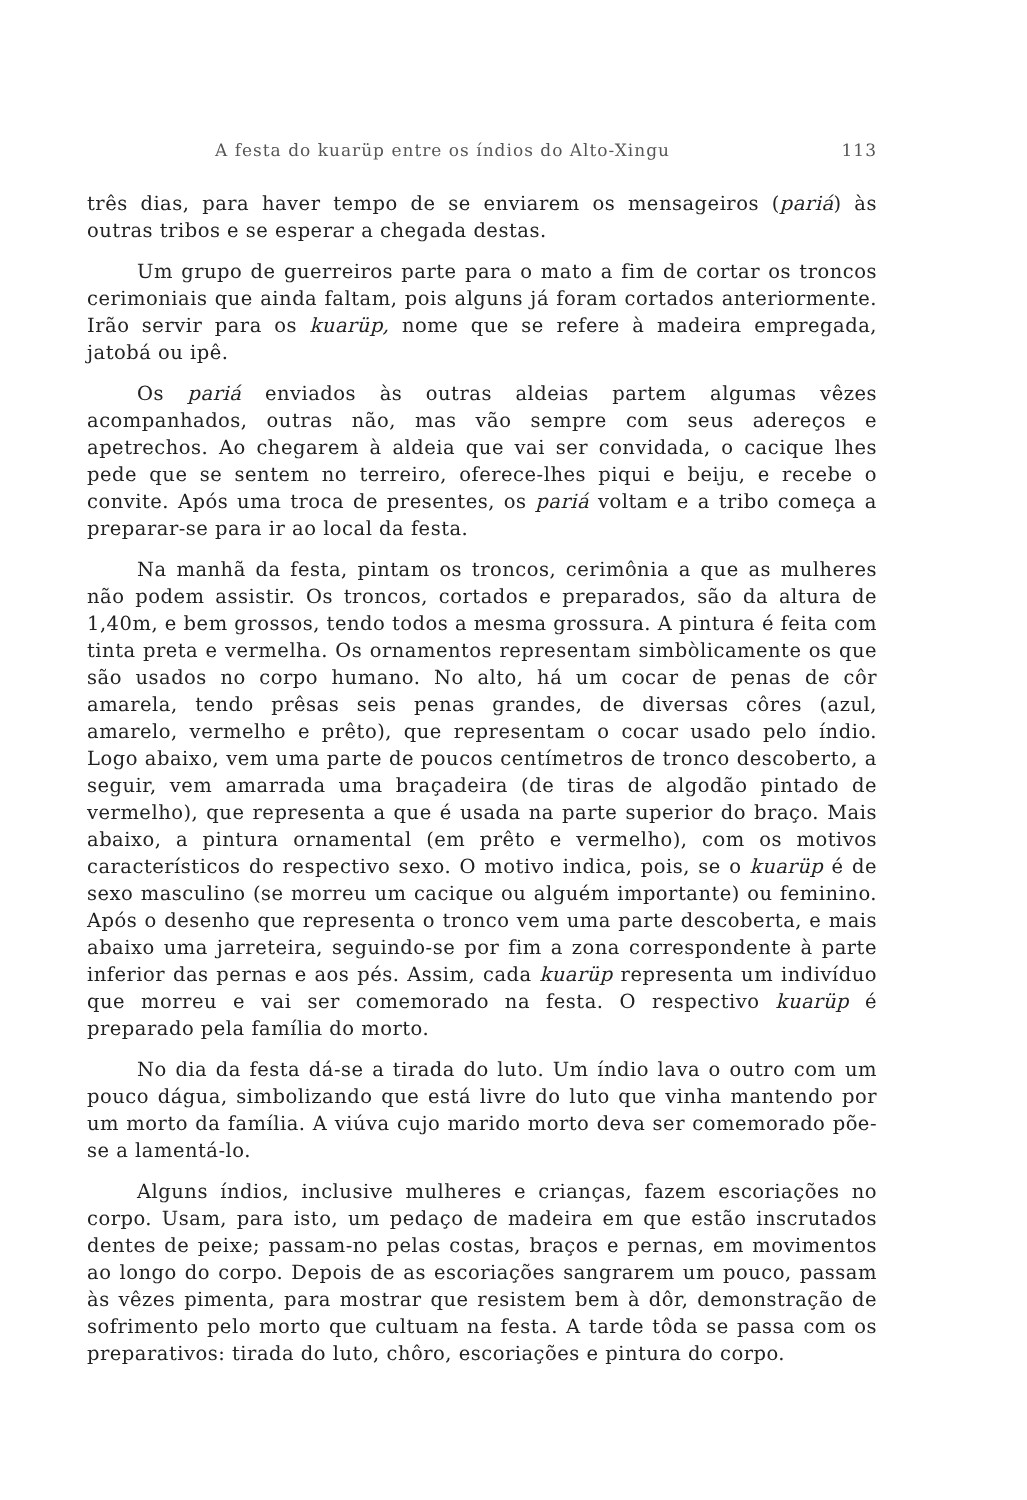A festa do kuarüp entre os índios do Alto-Xingu 113
três dias, para haver tempo de se enviarem os mensageiros (pariá) às outras tribos e se esperar a chegada destas.
Um grupo de guerreiros parte para o mato a fim de cortar os troncos cerimoniais que ainda faltam, pois alguns já foram cortados anteriormente. Irão servir para os kuarüp, nome que se refere à madeira empregada, jatobá ou ipê.
Os pariá enviados às outras aldeias partem algumas vêzes acompanhados, outras não, mas vão sempre com seus adereços e apetrechos. Ao chegarem à aldeia que vai ser convidada, o cacique lhes pede que se sentem no terreiro, oferece-lhes piqui e beiju, e recebe o convite. Após uma troca de presentes, os pariá voltam e a tribo começa a preparar-se para ir ao local da festa.
Na manhã da festa, pintam os troncos, cerimônia a que as mulheres não podem assistir. Os troncos, cortados e preparados, são da altura de 1,40m, e bem grossos, tendo todos a mesma grossura. A pintura é feita com tinta preta e vermelha. Os ornamentos representam simbòlicamente os que são usados no corpo humano. No alto, há um cocar de penas de côr amarela, tendo prêsas seis penas grandes, de diversas côres (azul, amarelo, vermelho e prêto), que representam o cocar usado pelo índio. Logo abaixo, vem uma parte de poucos centímetros de tronco descoberto, a seguir, vem amarrada uma braçadeira (de tiras de algodão pintado de vermelho), que representa a que é usada na parte superior do braço. Mais abaixo, a pintura ornamental (em prêto e vermelho), com os motivos característicos do respectivo sexo. O motivo indica, pois, se o kuarüp é de sexo masculino (se morreu um cacique ou alguém importante) ou feminino. Após o desenho que representa o tronco vem uma parte descoberta, e mais abaixo uma jarreteira, seguindo-se por fim a zona correspondente à parte inferior das pernas e aos pés. Assim, cada kuarüp representa um indivíduo que morreu e vai ser comemorado na festa. O respectivo kuarüp é preparado pela família do morto.
No dia da festa dá-se a tirada do luto. Um índio lava o outro com um pouco dágua, simbolizando que está livre do luto que vinha mantendo por um morto da família. A viúva cujo marido morto deva ser comemorado põe-se a lamentá-lo.
Alguns índios, inclusive mulheres e crianças, fazem escoriações no corpo. Usam, para isto, um pedaço de madeira em que estão inscrutados dentes de peixe; passam-no pelas costas, braços e pernas, em movimentos ao longo do corpo. Depois de as escoriações sangrarem um pouco, passam às vêzes pimenta, para mostrar que resistem bem à dôr, demonstração de sofrimento pelo morto que cultuam na festa. A tarde tôda se passa com os preparativos: tirada do luto, chôro, escoriações e pintura do corpo.